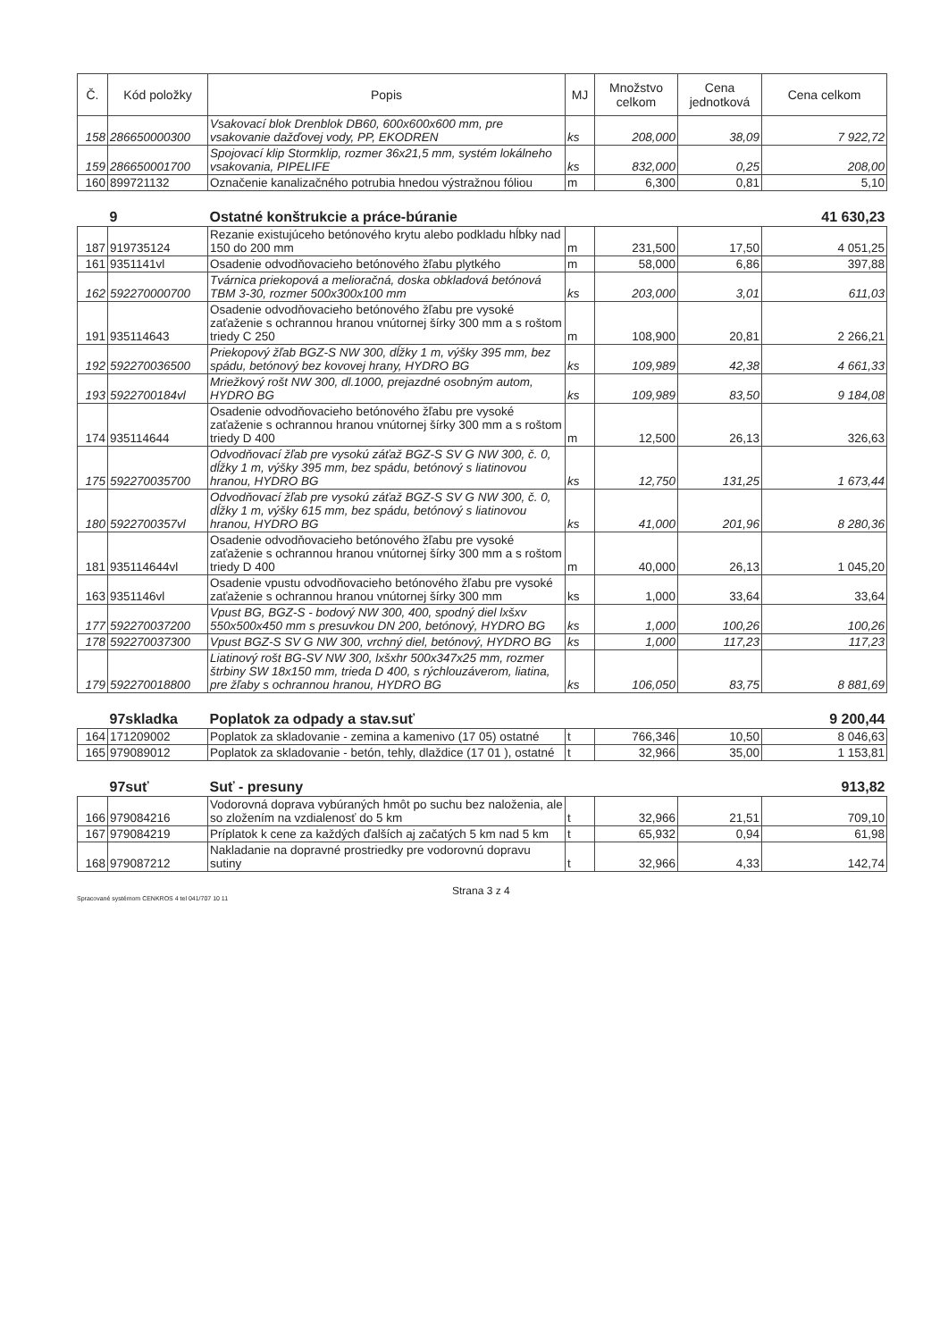| Č. | Kód položky | Popis | MJ | Množstvo celkom | Cena jednotková | Cena celkom |
| --- | --- | --- | --- | --- | --- | --- |
| 158 | 286650000300 | Vsakovací blok Drenblok DB60, 600x600x600 mm, pre vsakovanie dažďovej vody, PP, EKODREN | ks | 208,000 | 38,09 | 7 922,72 |
| 159 | 286650001700 | Spojovací klip Stormklip, rozmer 36x21,5 mm, systém lokálneho vsakovania, PIPELIFE | ks | 832,000 | 0,25 | 208,00 |
| 160 | 899721132 | Označenie kanalizačného potrubia hnedou výstražnou fóliou | m | 6,300 | 0,81 | 5,10 |
| | 9 | Ostatné konštrukcie a práce-búranie | | | | 41 630,23 |
| 187 | 919735124 | Rezanie existujúceho betónového krytu alebo podkladu hĺbky nad 150 do 200 mm | m | 231,500 | 17,50 | 4 051,25 |
| 161 | 9351141vl | Osadenie odvodňovacieho betónového žľabu plytkého | m | 58,000 | 6,86 | 397,88 |
| 162 | 592270000700 | Tvárnica priekopová a melioračná, doska obkladová betónová TBM 3-30, rozmer 500x300x100 mm | ks | 203,000 | 3,01 | 611,03 |
| 191 | 935114643 | Osadenie odvodňovacieho betónového žľabu pre vysoké zaťaženie s ochrannou hranou vnútornej šírky 300 mm a s roštom triedy C 250 | m | 108,900 | 20,81 | 2 266,21 |
| 192 | 592270036500 | Priekopový žľab BGZ-S NW 300, dĺžky 1 m, výšky 395 mm, bez spádu, betónový bez kovovej hrany, HYDRO BG | ks | 109,989 | 42,38 | 4 661,33 |
| 193 | 5922700184vl | Mriežkový rošt NW 300, dl.1000, prejazdné osobným autom, HYDRO BG | ks | 109,989 | 83,50 | 9 184,08 |
| 174 | 935114644 | Osadenie odvodňovacieho betónového žľabu pre vysoké zaťaženie s ochrannou hranou vnútornej šírky 300 mm a s roštom triedy D 400 | m | 12,500 | 26,13 | 326,63 |
| 175 | 592270035700 | Odvodňovací žľab pre vysokú záťaž BGZ-S SV G NW 300, č. 0, dĺžky 1 m, výšky 395 mm, bez spádu, betónový s liatinovou hranou, HYDRO BG | ks | 12,750 | 131,25 | 1 673,44 |
| 180 | 5922700357vl | Odvodňovací žľab pre vysokú záťaž BGZ-S SV G NW 300, č. 0, dĺžky 1 m, výšky 615 mm, bez spádu, betónový s liatinovou hranou, HYDRO BG | ks | 41,000 | 201,96 | 8 280,36 |
| 181 | 935114644vl | Osadenie odvodňovacieho betónového žľabu pre vysoké zaťaženie s ochrannou hranou vnútornej šírky 300 mm a s roštom triedy D 400 | m | 40,000 | 26,13 | 1 045,20 |
| 163 | 9351146vl | Osadenie vpustu odvodňovacieho betónového žľabu pre vysoké zaťaženie s ochrannou hranou vnútornej šírky 300 mm | ks | 1,000 | 33,64 | 33,64 |
| 177 | 592270037200 | Vpust BG, BGZ-S - bodový NW 300, 400, spodný diel lxšxv 550x500x450 mm s presuvkou DN 200, betónový, HYDRO BG | ks | 1,000 | 100,26 | 100,26 |
| 178 | 592270037300 | Vpust BGZ-S SV G NW 300, vrchný diel, betónový, HYDRO BG | ks | 1,000 | 117,23 | 117,23 |
| 179 | 592270018800 | Liatinový rošt BG-SV NW 300, lxšxhr 500x347x25 mm, rozmer štrbiny SW 18x150 mm, trieda D 400, s rýchlouzáverom, liatina, pre žľaby s ochrannou hranou, HYDRO BG | ks | 106,050 | 83,75 | 8 881,69 |
| | 97skladka | Poplatok za odpady a stav.suť | | | | 9 200,44 |
| 164 | 171209002 | Poplatok za skladovanie - zemina a kamenivo (17 05) ostatné | t | 766,346 | 10,50 | 8 046,63 |
| 165 | 979089012 | Poplatok za skladovanie - betón, tehly, dlaždice (17 01 ), ostatné | t | 32,966 | 35,00 | 1 153,81 |
| | 97suť | Suť - presuny | | | | 913,82 |
| 166 | 979084216 | Vodorovná doprava vybúraných hmôt po suchu bez naloženia, ale so zložením na vzdialenosť do 5 km | t | 32,966 | 21,51 | 709,10 |
| 167 | 979084219 | Príplatok k cene za každých ďalších aj začatých 5 km nad 5 km | t | 65,932 | 0,94 | 61,98 |
| 168 | 979087212 | Nakladanie na dopravné prostriedky pre vodorovnú dopravu sutiny | t | 32,966 | 4,33 | 142,74 |
Spracované systémom CENKROS 4 tel 041/707 10 11
Strana 3 z 4